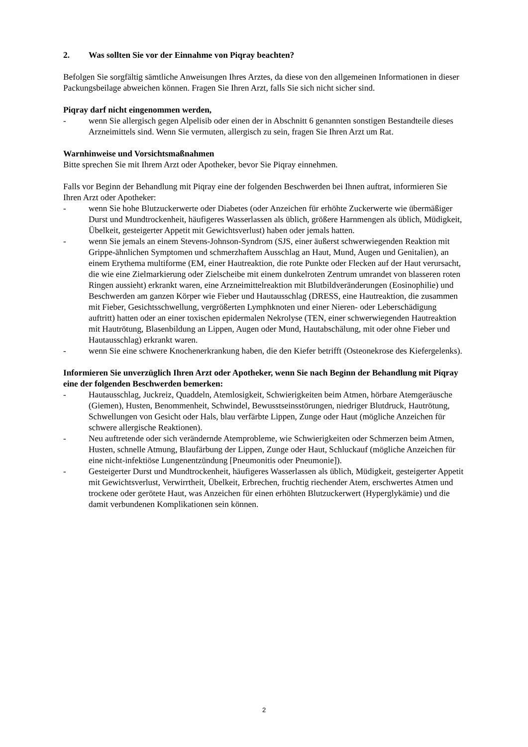2. Was sollten Sie vor der Einnahme von Piqray beachten?
Befolgen Sie sorgfältig sämtliche Anweisungen Ihres Arztes, da diese von den allgemeinen Informationen in dieser Packungsbeilage abweichen können. Fragen Sie Ihren Arzt, falls Sie sich nicht sicher sind.
Piqray darf nicht eingenommen werden,
- wenn Sie allergisch gegen Alpelisib oder einen der in Abschnitt 6 genannten sonstigen Bestandteile dieses Arzneimittels sind. Wenn Sie vermuten, allergisch zu sein, fragen Sie Ihren Arzt um Rat.
Warnhinweise und Vorsichtsmaßnahmen
Bitte sprechen Sie mit Ihrem Arzt oder Apotheker, bevor Sie Piqray einnehmen.
Falls vor Beginn der Behandlung mit Piqray eine der folgenden Beschwerden bei Ihnen auftrat, informieren Sie Ihren Arzt oder Apotheker:
- wenn Sie hohe Blutzuckerwerte oder Diabetes (oder Anzeichen für erhöhte Zuckerwerte wie übermäßiger Durst und Mundtrockenheit, häufigeres Wasserlassen als üblich, größere Harnmengen als üblich, Müdigkeit, Übelkeit, gesteigerter Appetit mit Gewichtsverlust) haben oder jemals hatten.
- wenn Sie jemals an einem Stevens-Johnson-Syndrom (SJS, einer äußerst schwerwiegenden Reaktion mit Grippe-ähnlichen Symptomen und schmerzhaftem Ausschlag an Haut, Mund, Augen und Genitalien), an einem Erythema multiforme (EM, einer Hautreaktion, die rote Punkte oder Flecken auf der Haut verursacht, die wie eine Zielmarkierung oder Zielscheibe mit einem dunkelroten Zentrum umrandet von blasseren roten Ringen aussieht) erkrankt waren, eine Arzneimittelreaktion mit Blutbildveränderungen (Eosinophilie) und Beschwerden am ganzen Körper wie Fieber und Hautausschlag (DRESS, eine Hautreaktion, die zusammen mit Fieber, Gesichtsschwellung, vergrößerten Lymphknoten und einer Nieren- oder Leberschädigung auftritt) hatten oder an einer toxischen epidermalen Nekrolyse (TEN, einer schwerwiegenden Hautreaktion mit Hautrötung, Blasenbildung an Lippen, Augen oder Mund, Hautabschälung, mit oder ohne Fieber und Hautausschlag) erkrankt waren.
- wenn Sie eine schwere Knochenerkrankung haben, die den Kiefer betrifft (Osteonekrose des Kiefergelenks).
Informieren Sie unverzüglich Ihren Arzt oder Apotheker, wenn Sie nach Beginn der Behandlung mit Piqray eine der folgenden Beschwerden bemerken:
- Hautausschlag, Juckreiz, Quaddeln, Atemlosigkeit, Schwierigkeiten beim Atmen, hörbare Atemgeräusche (Giemen), Husten, Benommenheit, Schwindel, Bewusstseinsstörungen, niedriger Blutdruck, Hautrötung, Schwellungen von Gesicht oder Hals, blau verfärbte Lippen, Zunge oder Haut (mögliche Anzeichen für schwere allergische Reaktionen).
- Neu auftretende oder sich verändernde Atemprobleme, wie Schwierigkeiten oder Schmerzen beim Atmen, Husten, schnelle Atmung, Blaufärbung der Lippen, Zunge oder Haut, Schluckauf (mögliche Anzeichen für eine nicht-infektiöse Lungenentzündung [Pneumonitis oder Pneumonie]).
- Gesteigerter Durst und Mundtrockenheit, häufigeres Wasserlassen als üblich, Müdigkeit, gesteigerter Appetit mit Gewichtsverlust, Verwirrtheit, Übelkeit, Erbrechen, fruchtig riechender Atem, erschwertes Atmen und trockene oder gerötete Haut, was Anzeichen für einen erhöhten Blutzuckerwert (Hyperglykämie) und die damit verbundenen Komplikationen sein können.
2